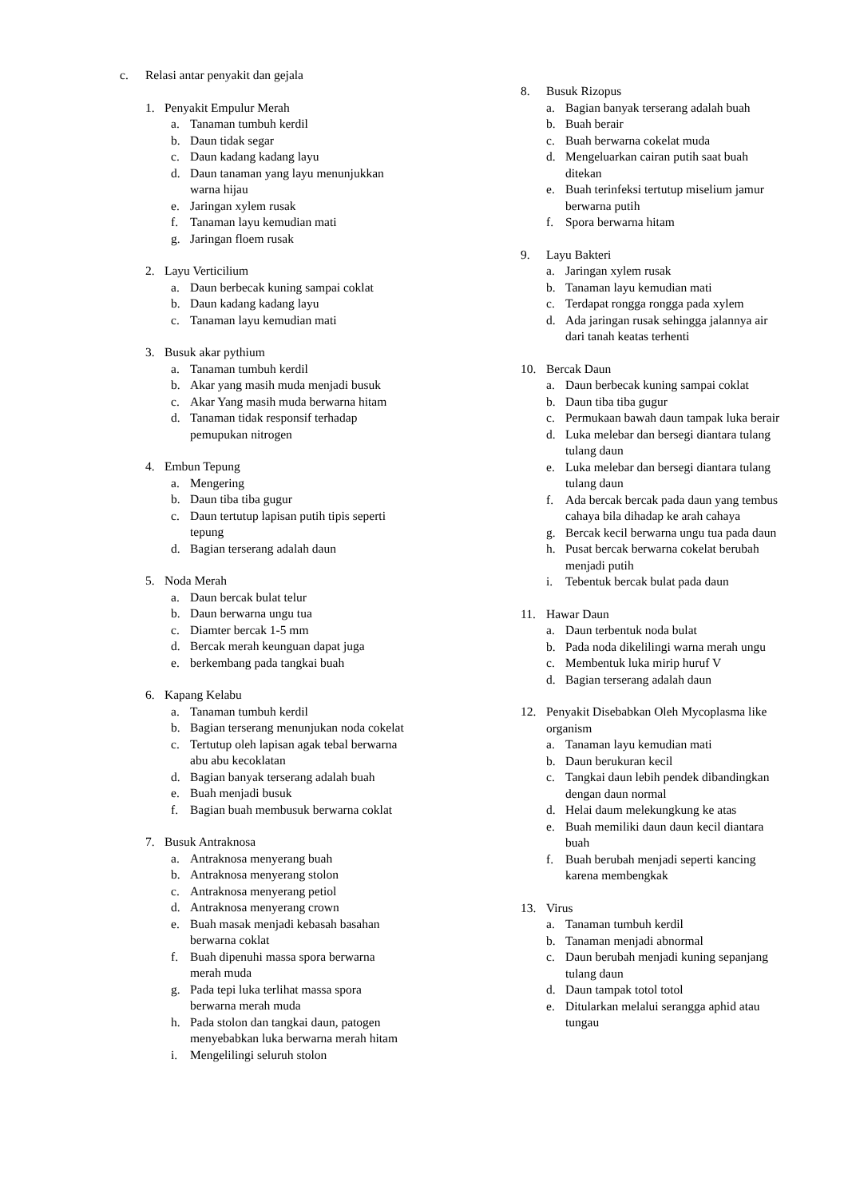c. Relasi antar penyakit dan gejala
1. Penyakit Empulur Merah
a. Tanaman tumbuh kerdil
b. Daun tidak segar
c. Daun kadang kadang layu
d. Daun tanaman yang layu menunjukkan warna hijau
e. Jaringan xylem rusak
f. Tanaman layu kemudian mati
g. Jaringan floem rusak
2. Layu Verticilium
a. Daun berbecak kuning sampai coklat
b. Daun kadang kadang layu
c. Tanaman layu kemudian mati
3. Busuk akar pythium
a. Tanaman tumbuh kerdil
b. Akar yang masih muda menjadi busuk
c. Akar Yang masih muda berwarna hitam
d. Tanaman tidak responsif terhadap pemupukan nitrogen
4. Embun Tepung
a. Mengering
b. Daun tiba tiba gugur
c. Daun tertutup lapisan putih tipis seperti tepung
d. Bagian terserang adalah daun
5. Noda Merah
a. Daun bercak bulat telur
b. Daun berwarna ungu tua
c. Diamter bercak 1-5 mm
d. Bercak merah keunguan dapat juga
e. berkembang pada tangkai buah
6. Kapang Kelabu
a. Tanaman tumbuh kerdil
b. Bagian terserang menunjukan noda cokelat
c. Tertutup oleh lapisan agak tebal berwarna abu abu kecoklatan
d. Bagian banyak terserang adalah buah
e. Buah menjadi busuk
f. Bagian buah membusuk berwarna coklat
7. Busuk Antraknosa
a. Antraknosa menyerang buah
b. Antraknosa menyerang stolon
c. Antraknosa menyerang petiol
d. Antraknosa menyerang crown
e. Buah masak menjadi kebasah basahan berwarna coklat
f. Buah dipenuhi massa spora berwarna merah muda
g. Pada tepi luka terlihat massa spora berwarna merah muda
h. Pada stolon dan tangkai daun, patogen menyebabkan luka berwarna merah hitam
i. Mengelilingi seluruh stolon
8. Busuk Rizopus
a. Bagian banyak terserang adalah buah
b. Buah berair
c. Buah berwarna cokelat muda
d. Mengeluarkan cairan putih saat buah ditekan
e. Buah terinfeksi tertutup miselium jamur berwarna putih
f. Spora berwarna hitam
9. Layu Bakteri
a. Jaringan xylem rusak
b. Tanaman layu kemudian mati
c. Terdapat rongga rongga pada xylem
d. Ada jaringan rusak sehingga jalannya air dari tanah keatas terhenti
10. Bercak Daun
a. Daun berbecak kuning sampai coklat
b. Daun tiba tiba gugur
c. Permukaan bawah daun tampak luka berair
d. Luka melebar dan bersegi diantara tulang tulang daun
e. Luka melebar dan bersegi diantara tulang tulang daun
f. Ada bercak bercak pada daun yang tembus cahaya bila dihadap ke arah cahaya
g. Bercak kecil berwarna ungu tua pada daun
h. Pusat bercak berwarna cokelat berubah menjadi putih
i. Tebentuk bercak bulat pada daun
11. Hawar Daun
a. Daun terbentuk noda bulat
b. Pada noda dikelilingi warna merah ungu
c. Membentuk luka mirip huruf V
d. Bagian terserang adalah daun
12. Penyakit Disebabkan Oleh Mycoplasma like organism
a. Tanaman layu kemudian mati
b. Daun berukuran kecil
c. Tangkai daun lebih pendek dibandingkan dengan daun normal
d. Helai daum melekungkung ke atas
e. Buah memiliki daun daun kecil diantara buah
f. Buah berubah menjadi seperti kancing karena membengkak
13. Virus
a. Tanaman tumbuh kerdil
b. Tanaman menjadi abnormal
c. Daun berubah menjadi kuning sepanjang tulang daun
d. Daun tampak totol totol
e. Ditularkan melalui serangga aphid atau tungau